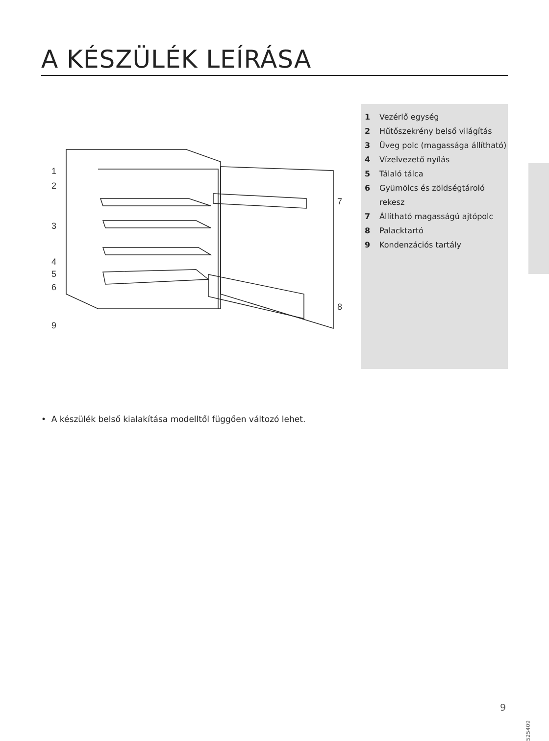A KÉSZÜLÉK LEÍRÁSA
1
2
3
4
5
6
7
8
9
1 Vezérlő egység
2 Hűtőszekrény belső világítás
3 Üveg polc (magassága állítható)
4 Vízelvezető nyílás
5 Tálaló tálca
6 Gyümölcs és zöldségtároló rekesz
7 Állítható magasságú ajtópolc
8 Palacktartó
9 Kondenzációs tartály
• A készülék belső kialakítása modelltől függően változó lehet.
9
525409